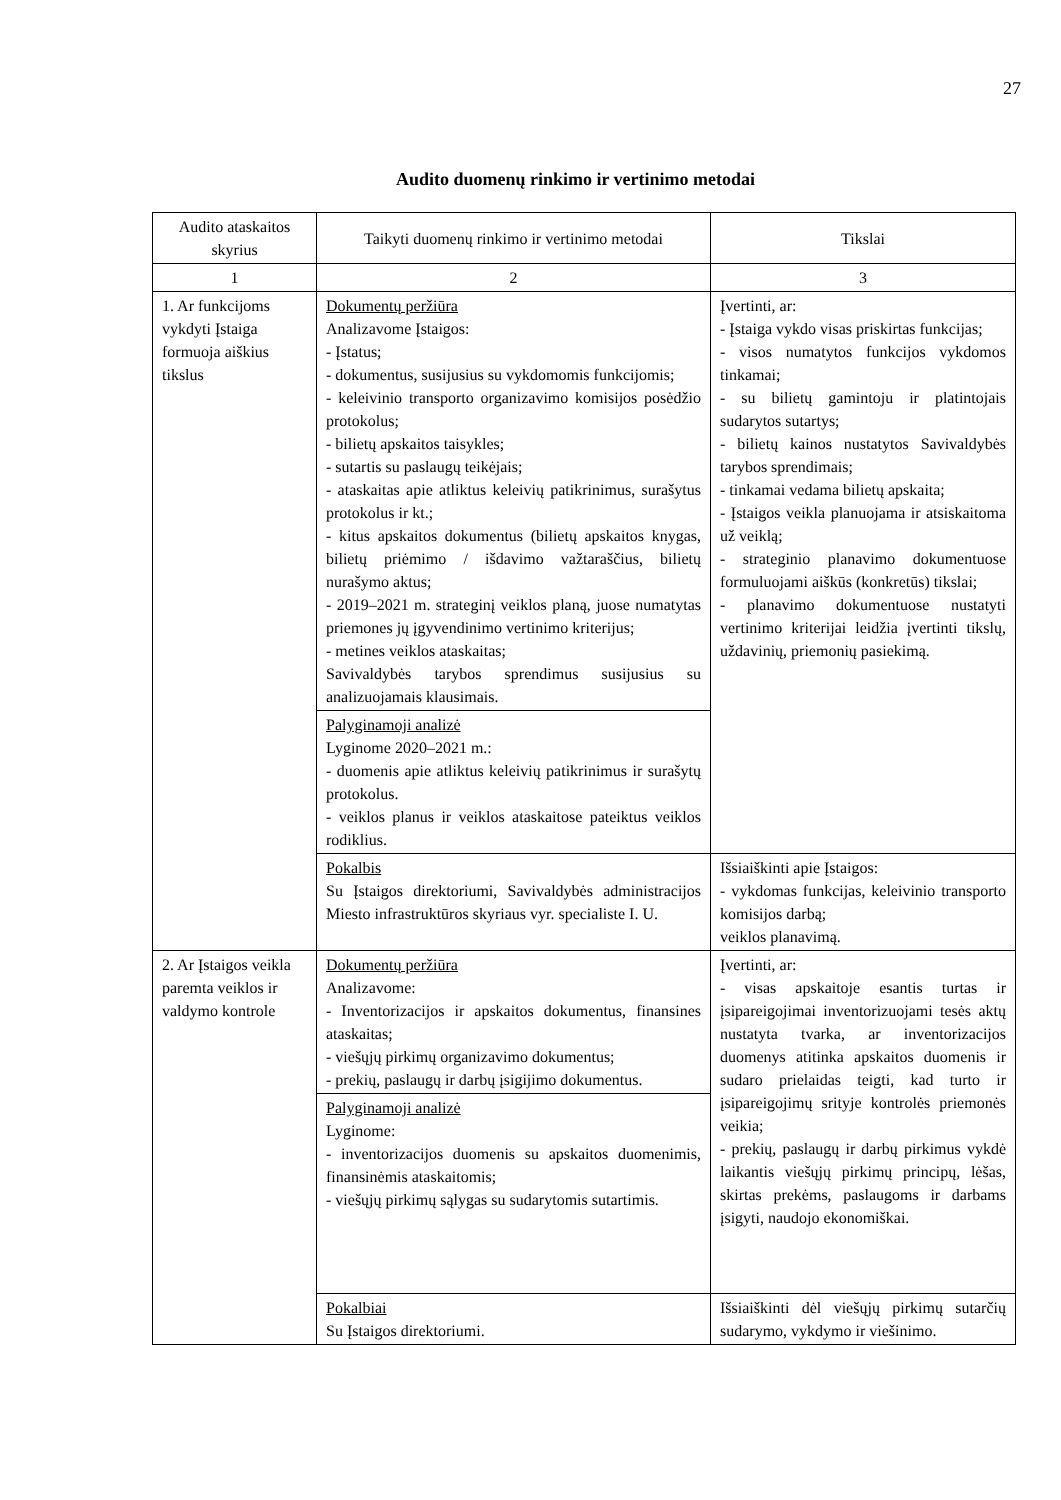27
Audito duomenų rinkimo ir vertinimo metodai
| Audito ataskaitos skyrius | Taikyti duomenų rinkimo ir vertinimo metodai | Tikslai |
| --- | --- | --- |
| 1 | 2 | 3 |
| 1. Ar funkcijoms vykdyti Įstaiga formuoja aiškius tikslus | Dokumentų peržiūra Analizavome Įstaigos: - Įstatus; - dokumentus, susijusius su vykdomomis funkcijomis; - keleivinio transporto organizavimo komisijos posėdžio protokolus; - bilietų apskaitos taisykles; - sutartis su paslaugų teikėjais; - ataskaitas apie atliktus keleivių patikrinimus, surašytus protokolus ir kt.; - kitus apskaitos dokumentus (bilietų apskaitos knygas, bilietų priėmimo / išdavimo važtaraščius, bilietų nurašymo aktus; - 2019–2021 m. strateginį veiklos planą, juose numatytas priemones jų įgyvendinimo vertinimo kriterijus; - metines veiklos ataskaitas; Savivaldybės tarybos sprendimus susijusius su analizuojamais klausimais. | Įvertinti, ar: - Įstaiga vykdo visas priskirtas funkcijas; - visos numatytos funkcijos vykdomos tinkamai; - su bilietų gamintoju ir platintojais sudarytos sutartys; - bilietų kainos nustatytos Savivaldybės tarybos sprendimais; - tinkamai vedama bilietų apskaita; - Įstaigos veikla planuojama ir atsiskaitoma už veiklą; - strateginio planavimo dokumentuose formuluojami aiškūs (konkretūs) tikslai; - planavimo dokumentuose nustatyti vertinimo kriterijai leidžia įvertinti tikslų, uždavinių, priemonių pasiekimą. |
| | Palyginamoji analizė Lyginome 2020–2021 m.: - duomenis apie atliktus keleivių patikrinimus ir surašytų protokolus. - veiklos planus ir veiklos ataskaitose pateiktus veiklos rodiklius. | |
| | Pokalbis Su Įstaigos direktoriumi, Savivaldybės administracijos Miesto infrastruktūros skyriaus vyr. specialiste I. U. | Išsiaiškinti apie Įstaigos: - vykdomas funkcijas, keleivinio transporto komisijos darbą; veiklos planavimą. |
| 2. Ar Įstaigos veikla paremta veiklos ir valdymo kontrole | Dokumentų peržiūra Analizavome: - Inventorizacijos ir apskaitos dokumentus, finansines ataskaitas; - viešųjų pirkimų organizavimo dokumentus; - prekių, paslaugų ir darbų įsigijimo dokumentus. | Įvertinti, ar: - visas apskaitoje esantis turtas ir įsipareigojimai inventorizuojami tesės aktų nustatyta tvarka, ar inventorizacijos duomenys atitinka apskaitos duomenis ir sudaro prielaidas teigti, kad turto ir įsipareigojimų srityje kontrolės priemonės veikia; - prekių, paslaugų ir darbų pirkimus vykdė laikantis viešųjų pirkimų principų, lėšas, skirtas prekėms, paslaugoms ir darbams įsigyti, naudojo ekonomiškai. |
| | Palyginamoji analizė Lyginome: - inventorizacijos duomenis su apskaitos duomenimis, finansinėmis ataskaitomis; - viešųjų pirkimų sąlygas su sudarytomis sutartimis. | |
| | Pokalbiai Su Įstaigos direktoriumi. | Išsiaiškinti dėl viešųjų pirkimų sutarčių sudarymo, vykdymo ir viešinimo. |